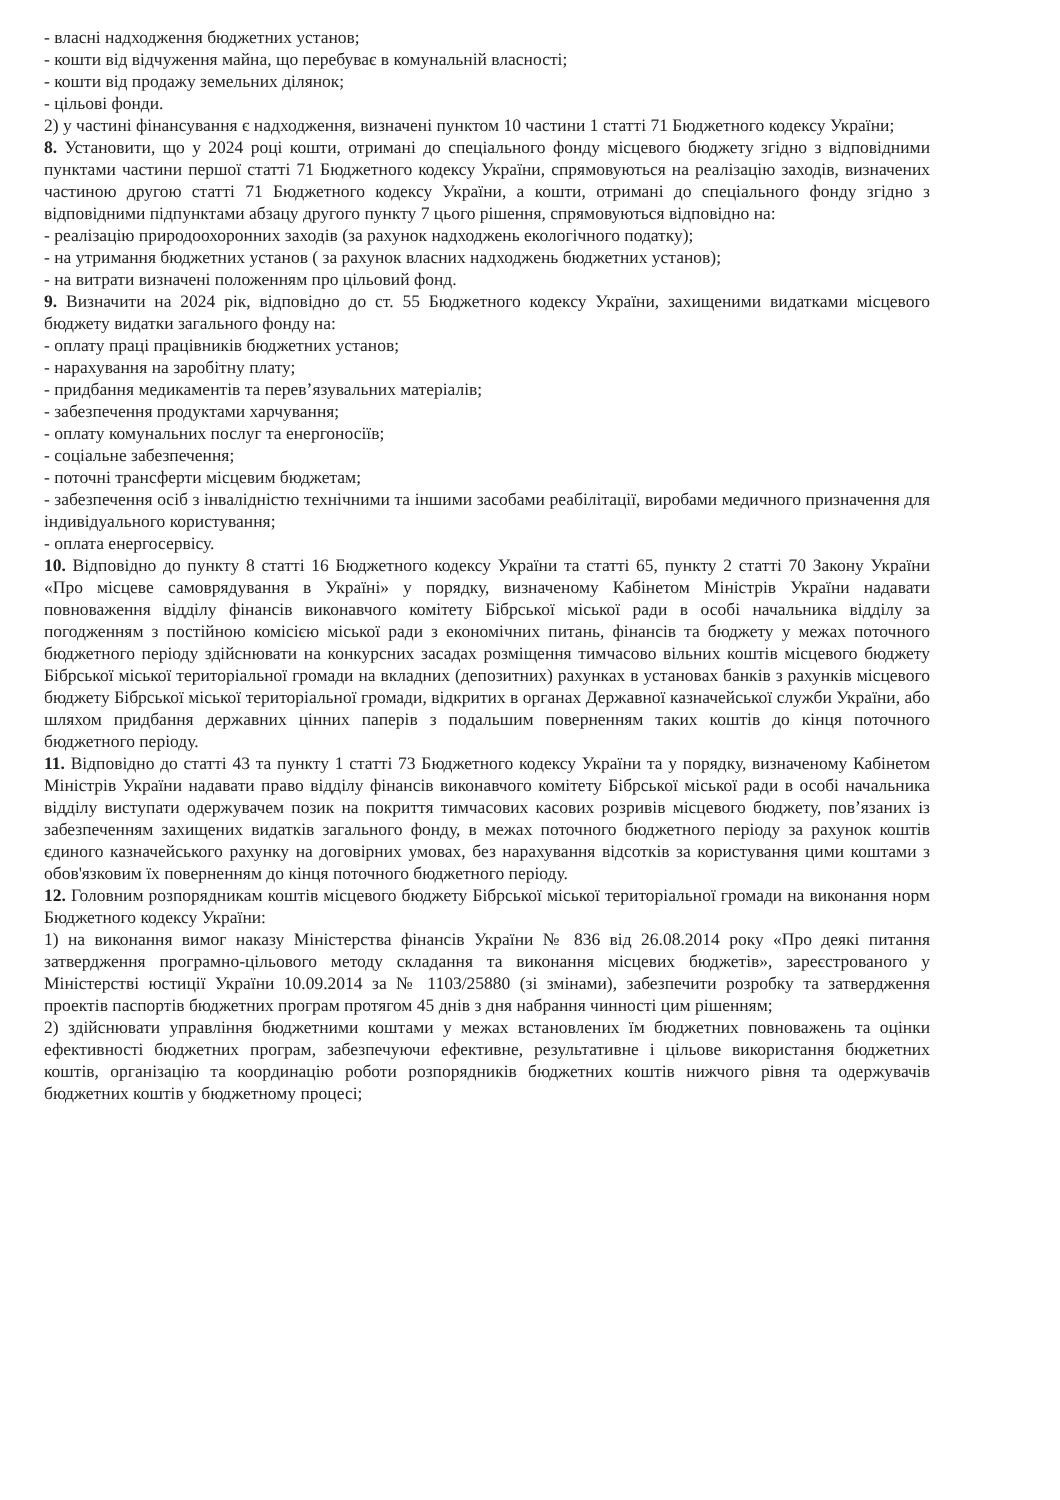- власні надходження бюджетних установ;
- кошти від відчуження майна, що перебуває в комунальній власності;
- кошти від продажу земельних ділянок;
- цільові фонди.
2) у частині фінансування є надходження, визначені пунктом 10 частини 1 статті 71 Бюджетного кодексу України;
8. Установити, що у 2024 році кошти, отримані до спеціального фонду місцевого бюджету згідно з відповідними пунктами частини першої статті 71 Бюджетного кодексу України, спрямовуються на реалізацію заходів, визначених частиною другою статті 71 Бюджетного кодексу України, а кошти, отримані до спеціального фонду згідно з відповідними підпунктами абзацу другого пункту 7 цього рішення, спрямовуються відповідно на:
- реалізацію природоохоронних заходів (за рахунок надходжень екологічного податку);
- на утримання бюджетних установ ( за рахунок власних надходжень бюджетних установ);
- на витрати визначені положенням про цільовий фонд.
9. Визначити на 2024 рік, відповідно до ст. 55 Бюджетного кодексу України, захищеними видатками місцевого бюджету видатки загального фонду на:
- оплату праці працівників бюджетних установ;
- нарахування на заробітну плату;
- придбання медикаментів та перев’язувальних матеріалів;
- забезпечення продуктами харчування;
- оплату комунальних послуг та енергоносіїв;
- соціальне забезпечення;
- поточні трансферти місцевим бюджетам;
- забезпечення осіб з інвалідністю технічними та іншими засобами реабілітації, виробами медичного призначення для індивідуального користування;
- оплата енергосервісу.
10. Відповідно до пункту 8 статті 16 Бюджетного кодексу України та статті 65, пункту 2 статті 70 Закону України «Про місцеве самоврядування в Україні» у порядку, визначеному Кабінетом Міністрів України надавати повноваження відділу фінансів виконавчого комітету Бібрської міської ради в особі начальника відділу за погодженням з постійною комісією міської ради з економічних питань, фінансів та бюджету у межах поточного бюджетного періоду здійснювати на конкурсних засадах розміщення тимчасово вільних коштів місцевого бюджету Бібрської міської територіальної громади на вкладних (депозитних) рахунках в установах банків з рахунків місцевого бюджету Бібрської міської територіальної громади, відкритих в органах Державної казначейської служби України, або шляхом придбання державних цінних паперів з подальшим поверненням таких коштів до кінця поточного бюджетного періоду.
11. Відповідно до статті 43 та пункту 1 статті 73 Бюджетного кодексу України та у порядку, визначеному Кабінетом Міністрів України надавати право відділу фінансів виконавчого комітету Бібрської міської ради в особі начальника відділу виступати одержувачем позик на покриття тимчасових касових розривів місцевого бюджету, пов’язаних із забезпеченням захищених видатків загального фонду, в межах поточного бюджетного періоду за рахунок коштів єдиного казначейського рахунку на договірних умовах, без нарахування відсотків за користування цими коштами з обов'язковим їх поверненням до кінця поточного бюджетного періоду.
12. Головним розпорядникам коштів місцевого бюджету Бібрської міської територіальної громади на виконання норм Бюджетного кодексу України:
1) на виконання вимог наказу Міністерства фінансів України № 836 від 26.08.2014 року «Про деякі питання затвердження програмно-цільового методу складання та виконання місцевих бюджетів», зареєстрованого у Міністерстві юстиції України 10.09.2014 за № 1103/25880 (зі змінами), забезпечити розробку та затвердження проектів паспортів бюджетних програм протягом 45 днів з дня набрання чинності цим рішенням;
2) здійснювати управління бюджетними коштами у межах встановлених їм бюджетних повноважень та оцінки ефективності бюджетних програм, забезпечуючи ефективне, результативне і цільове використання бюджетних коштів, організацію та координацію роботи розпорядників бюджетних коштів нижчого рівня та одержувачів бюджетних коштів у бюджетному процесі;